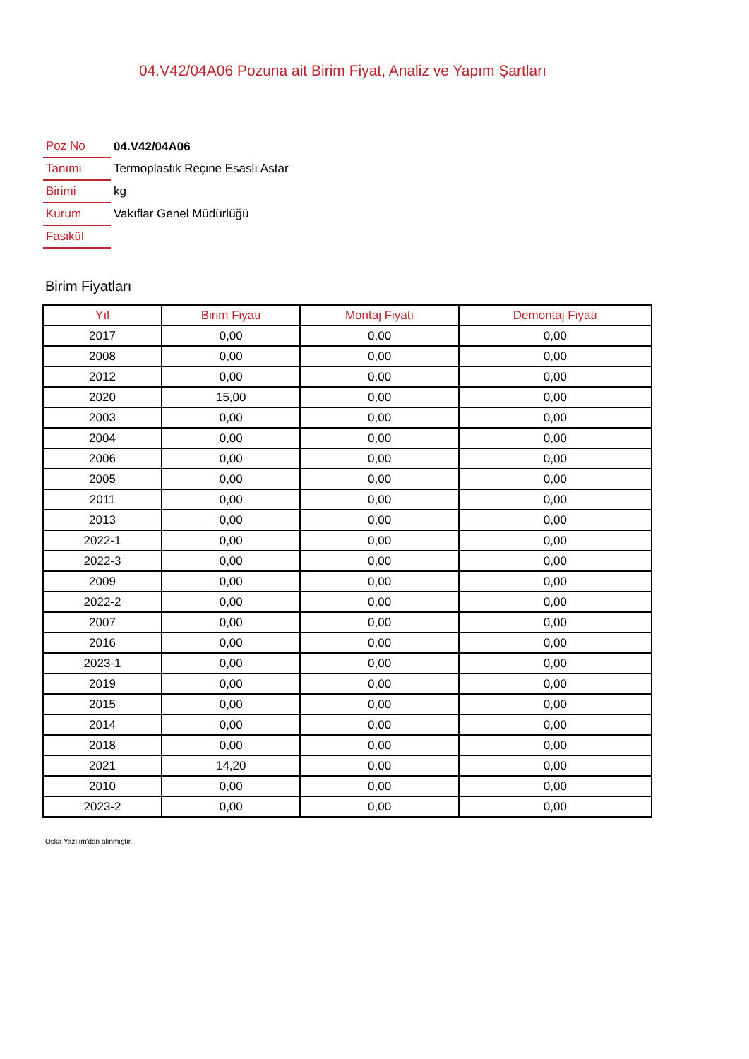04.V42/04A06 Pozuna ait Birim Fiyat, Analiz ve Yapım Şartları
| Poz No | 04.V42/04A06 |
| Tanımı | Termoplastik Reçine Esaslı Astar |
| Birimi | kg |
| Kurum | Vakıflar Genel Müdürlüğü |
| Fasikül | |
Birim Fiyatları
| Yıl | Birim Fiyatı | Montaj Fiyatı | Demontaj Fiyatı |
| --- | --- | --- | --- |
| 2017 | 0,00 | 0,00 | 0,00 |
| 2008 | 0,00 | 0,00 | 0,00 |
| 2012 | 0,00 | 0,00 | 0,00 |
| 2020 | 15,00 | 0,00 | 0,00 |
| 2003 | 0,00 | 0,00 | 0,00 |
| 2004 | 0,00 | 0,00 | 0,00 |
| 2006 | 0,00 | 0,00 | 0,00 |
| 2005 | 0,00 | 0,00 | 0,00 |
| 2011 | 0,00 | 0,00 | 0,00 |
| 2013 | 0,00 | 0,00 | 0,00 |
| 2022-1 | 0,00 | 0,00 | 0,00 |
| 2022-3 | 0,00 | 0,00 | 0,00 |
| 2009 | 0,00 | 0,00 | 0,00 |
| 2022-2 | 0,00 | 0,00 | 0,00 |
| 2007 | 0,00 | 0,00 | 0,00 |
| 2016 | 0,00 | 0,00 | 0,00 |
| 2023-1 | 0,00 | 0,00 | 0,00 |
| 2019 | 0,00 | 0,00 | 0,00 |
| 2015 | 0,00 | 0,00 | 0,00 |
| 2014 | 0,00 | 0,00 | 0,00 |
| 2018 | 0,00 | 0,00 | 0,00 |
| 2021 | 14,20 | 0,00 | 0,00 |
| 2010 | 0,00 | 0,00 | 0,00 |
| 2023-2 | 0,00 | 0,00 | 0,00 |
Oska Yazılım'dan alınmıştır.